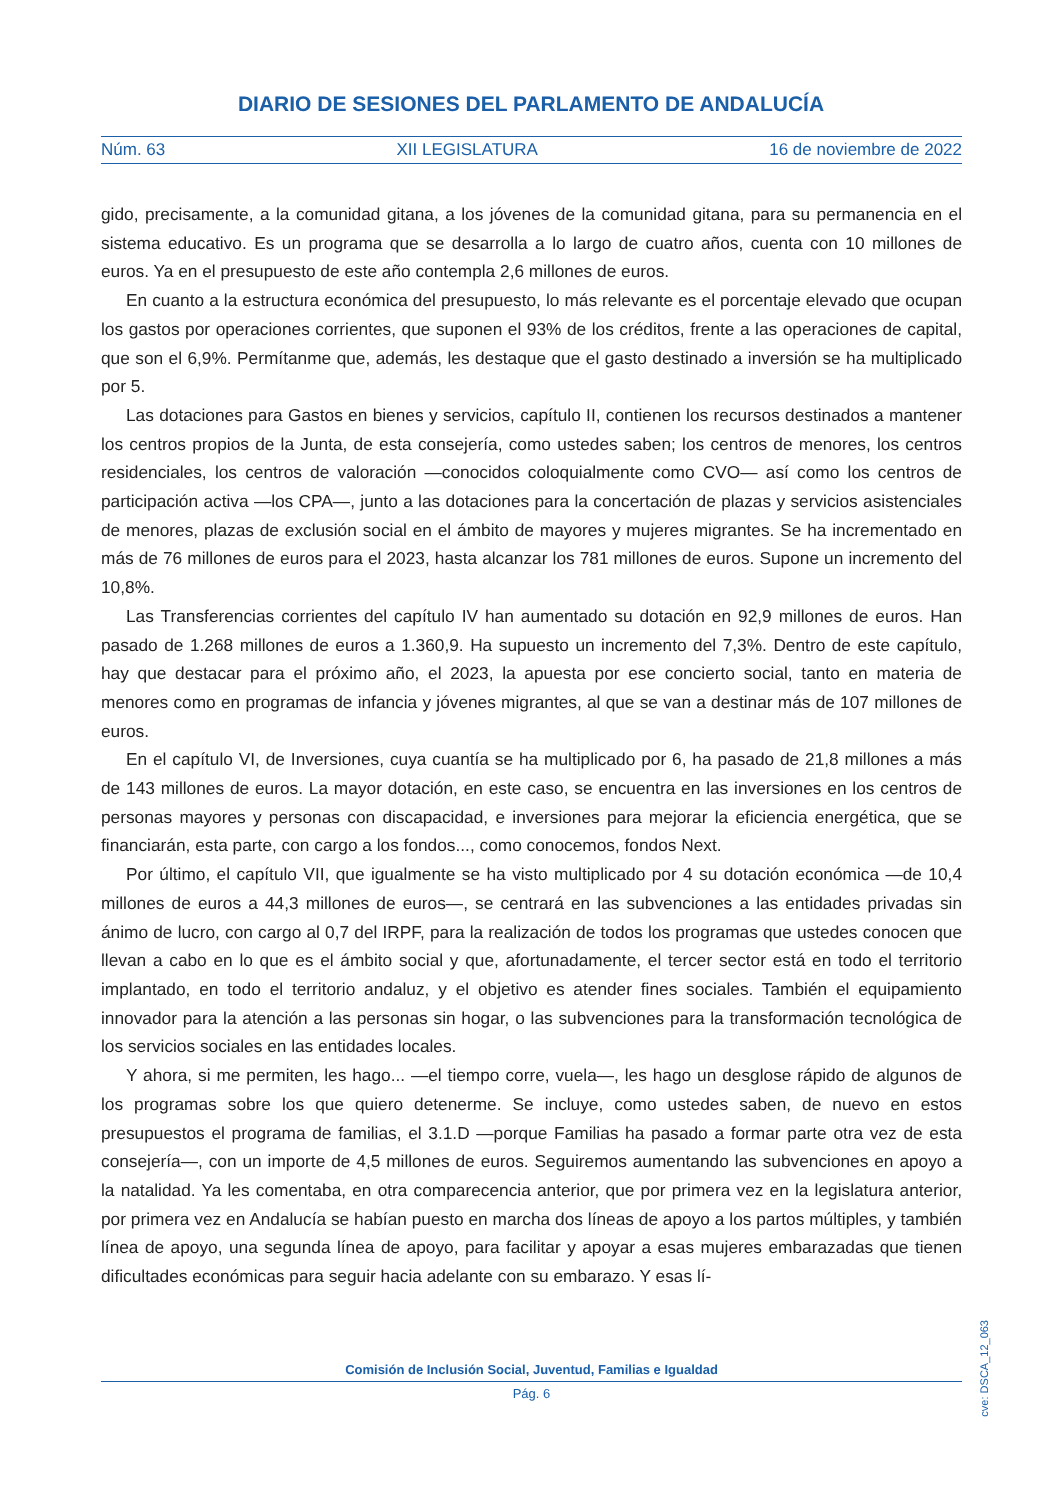DIARIO DE SESIONES DEL PARLAMENTO DE ANDALUCÍA
Núm. 63 XII LEGISLATURA 16 de noviembre de 2022
gido, precisamente, a la comunidad gitana, a los jóvenes de la comunidad gitana, para su permanencia en el sistema educativo. Es un programa que se desarrolla a lo largo de cuatro años, cuenta con 10 millones de euros. Ya en el presupuesto de este año contempla 2,6 millones de euros.
En cuanto a la estructura económica del presupuesto, lo más relevante es el porcentaje elevado que ocupan los gastos por operaciones corrientes, que suponen el 93% de los créditos, frente a las operaciones de capital, que son el 6,9%. Permítanme que, además, les destaque que el gasto destinado a inversión se ha multiplicado por 5.
Las dotaciones para Gastos en bienes y servicios, capítulo II, contienen los recursos destinados a mantener los centros propios de la Junta, de esta consejería, como ustedes saben; los centros de menores, los centros residenciales, los centros de valoración —conocidos coloquialmente como CVO— así como los centros de participación activa —los CPA—, junto a las dotaciones para la concertación de plazas y servicios asistenciales de menores, plazas de exclusión social en el ámbito de mayores y mujeres migrantes. Se ha incrementado en más de 76 millones de euros para el 2023, hasta alcanzar los 781 millones de euros. Supone un incremento del 10,8%.
Las Transferencias corrientes del capítulo IV han aumentado su dotación en 92,9 millones de euros. Han pasado de 1.268 millones de euros a 1.360,9. Ha supuesto un incremento del 7,3%. Dentro de este capítulo, hay que destacar para el próximo año, el 2023, la apuesta por ese concierto social, tanto en materia de menores como en programas de infancia y jóvenes migrantes, al que se van a destinar más de 107 millones de euros.
En el capítulo VI, de Inversiones, cuya cuantía se ha multiplicado por 6, ha pasado de 21,8 millones a más de 143 millones de euros. La mayor dotación, en este caso, se encuentra en las inversiones en los centros de personas mayores y personas con discapacidad, e inversiones para mejorar la eficiencia energética, que se financiarán, esta parte, con cargo a los fondos..., como conocemos, fondos Next.
Por último, el capítulo VII, que igualmente se ha visto multiplicado por 4 su dotación económica —de 10,4 millones de euros a 44,3 millones de euros—, se centrará en las subvenciones a las entidades privadas sin ánimo de lucro, con cargo al 0,7 del IRPF, para la realización de todos los programas que ustedes conocen que llevan a cabo en lo que es el ámbito social y que, afortunadamente, el tercer sector está en todo el territorio implantado, en todo el territorio andaluz, y el objetivo es atender fines sociales. También el equipamiento innovador para la atención a las personas sin hogar, o las subvenciones para la transformación tecnológica de los servicios sociales en las entidades locales.
Y ahora, si me permiten, les hago... —el tiempo corre, vuela—, les hago un desglose rápido de algunos de los programas sobre los que quiero detenerme. Se incluye, como ustedes saben, de nuevo en estos presupuestos el programa de familias, el 3.1.D —porque Familias ha pasado a formar parte otra vez de esta consejería—, con un importe de 4,5 millones de euros. Seguiremos aumentando las subvenciones en apoyo a la natalidad. Ya les comentaba, en otra comparecencia anterior, que por primera vez en la legislatura anterior, por primera vez en Andalucía se habían puesto en marcha dos líneas de apoyo a los partos múltiples, y también línea de apoyo, una segunda línea de apoyo, para facilitar y apoyar a esas mujeres embarazadas que tienen dificultades económicas para seguir hacia adelante con su embarazo. Y esas lí-
cve: DSCA_12_063
Comisión de Inclusión Social, Juventud, Familias e Igualdad
Pág. 6